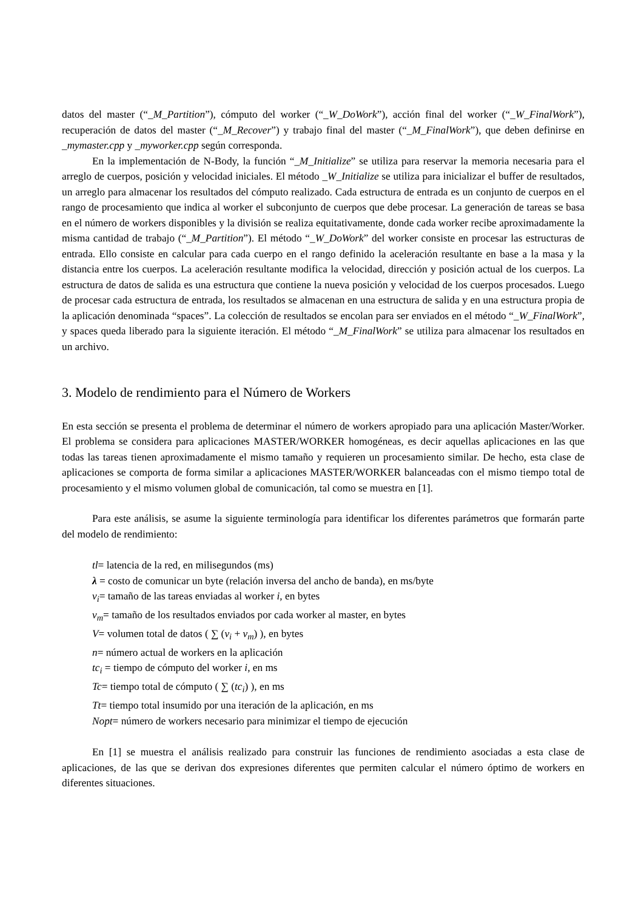datos del master (“_M_Partition”), cómputo del worker (“_W_DoWork”), acción final del worker (“_W_FinalWork”), recuperación de datos del master (“_M_Recover”) y trabajo final del master (“_M_FinalWork”), que deben definirse en _mymaster.cpp y _myworker.cpp según corresponda.
En la implementación de N-Body, la función “_M_Initialize” se utiliza para reservar la memoria necesaria para el arreglo de cuerpos, posición y velocidad iniciales. El método _W_Initialize se utiliza para inicializar el buffer de resultados, un arreglo para almacenar los resultados del cómputo realizado. Cada estructura de entrada es un conjunto de cuerpos en el rango de procesamiento que indica al worker el subconjunto de cuerpos que debe procesar. La generación de tareas se basa en el número de workers disponibles y la división se realiza equitativamente, donde cada worker recibe aproximadamente la misma cantidad de trabajo (“_M_Partition”). El método “_W_DoWork” del worker consiste en procesar las estructuras de entrada. Ello consiste en calcular para cada cuerpo en el rango definido la aceleración resultante en base a la masa y la distancia entre los cuerpos. La aceleración resultante modifica la velocidad, dirección y posición actual de los cuerpos. La estructura de datos de salida es una estructura que contiene la nueva posición y velocidad de los cuerpos procesados. Luego de procesar cada estructura de entrada, los resultados se almacenan en una estructura de salida y en una estructura propia de la aplicación denominada “spaces”. La colección de resultados se encolan para ser enviados en el método “_W_FinalWork”, y spaces queda liberado para la siguiente iteración. El método “_M_FinalWork” se utiliza para almacenar los resultados en un archivo.
3. Modelo de rendimiento para el Número de Workers
En esta sección se presenta el problema de determinar el número de workers apropiado para una aplicación Master/Worker. El problema se considera para aplicaciones MASTER/WORKER homogéneas, es decir aquellas aplicaciones en las que todas las tareas tienen aproximadamente el mismo tamaño y requieren un procesamiento similar. De hecho, esta clase de aplicaciones se comporta de forma similar a aplicaciones MASTER/WORKER balanceadas con el mismo tiempo total de procesamiento y el mismo volumen global de comunicación, tal como se muestra en [1].
Para este análisis, se asume la siguiente terminología para identificar los diferentes parámetros que formarán parte del modelo de rendimiento:
tl= latencia de la red, en milisegundos (ms)
λ = costo de comunicar un byte (relación inversa del ancho de banda), en ms/byte
v<sub>i</sub>= tamaño de las tareas enviadas al worker i, en bytes
v<sub>m</sub>= tamaño de los resultados enviados por cada worker al master, en bytes
V= volumen total de datos ( ∑ (v<sub>i</sub> + v<sub>m</sub>) ), en bytes
n= número actual de workers en la aplicación
tc<sub>i</sub> = tiempo de cómputo del worker i, en ms
Tc= tiempo total de cómputo ( ∑ (tc<sub>i</sub>) ), en ms
Tt= tiempo total insumido por una iteración de la aplicación, en ms
Nopt= número de workers necesario para minimizar el tiempo de ejecución
En [1] se muestra el análisis realizado para construir las funciones de rendimiento asociadas a esta clase de aplicaciones, de las que se derivan dos expresiones diferentes que permiten calcular el número óptimo de workers en diferentes situaciones.